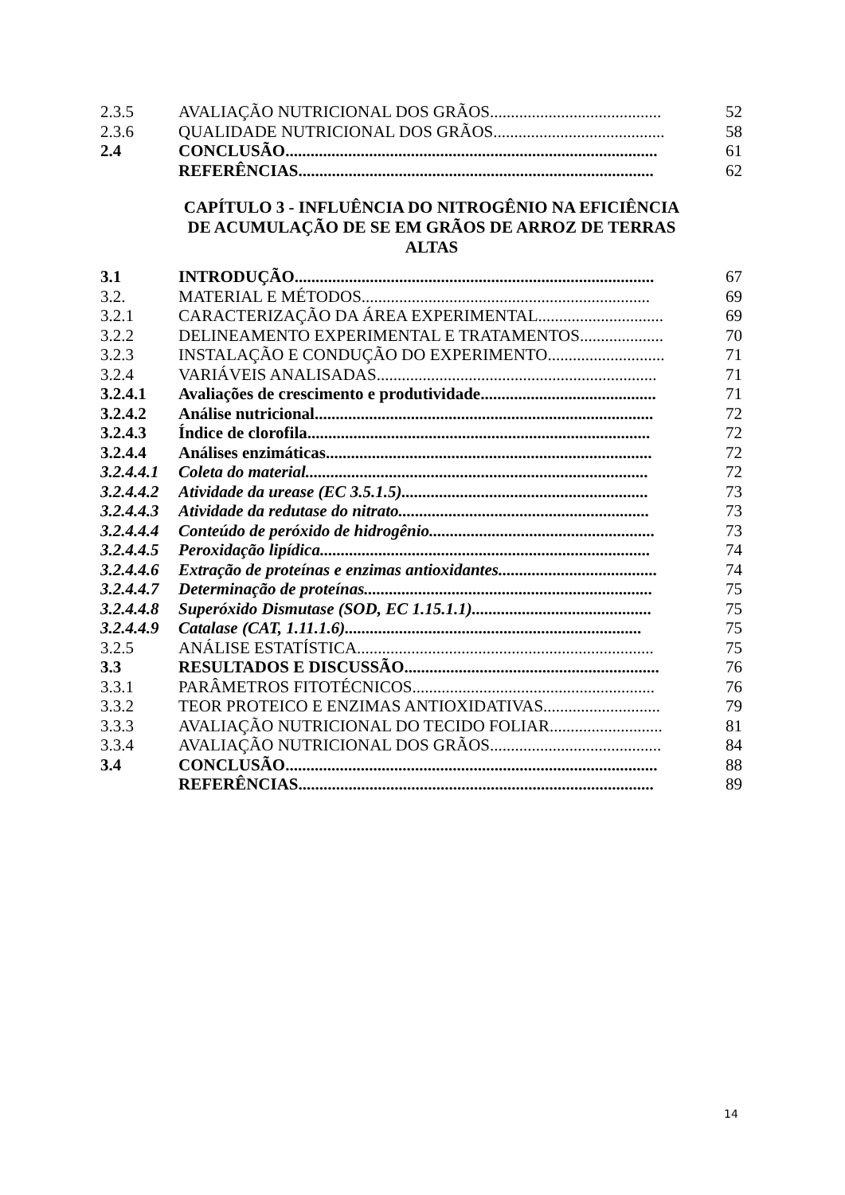| 2.3.5 | AVALIAÇÃO NUTRICIONAL DOS GRÃOS......................................... | 52 |
| 2.3.6 | QUALIDADE NUTRICIONAL DOS GRÃOS......................................... | 58 |
| 2.4 | CONCLUSÃO......................................................................................... | 61 |
| | REFERÊNCIAS..................................................................................... | 62 |
CAPÍTULO 3 - INFLUÊNCIA DO NITROGÊNIO NA EFICIÊNCIA DE ACUMULAÇÃO DE SE EM GRÃOS DE ARROZ DE TERRAS ALTAS
| 3.1 | INTRODUÇÃO...................................................................................... | 67 |
| 3.2. | MATERIAL E MÉTODOS..................................................................... | 69 |
| 3.2.1 | CARACTERIZAÇÃO DA ÁREA EXPERIMENTAL.............................. | 69 |
| 3.2.2 | DELINEAMENTO EXPERIMENTAL E TRATAMENTOS.................... | 70 |
| 3.2.3 | INSTALAÇÃO E CONDUÇÃO DO EXPERIMENTO............................ | 71 |
| 3.2.4 | VARIÁVEIS ANALISADAS................................................................... | 71 |
| 3.2.4.1 | Avaliações de crescimento e produtividade.......................................... | 71 |
| 3.2.4.2 | Análise nutricional................................................................................. | 72 |
| 3.2.4.3 | Índice de clorofila.................................................................................. | 72 |
| 3.2.4.4 | Análises enzimáticas.............................................................................. | 72 |
| 3.2.4.4.1 | Coleta do material.................................................................................. | 72 |
| 3.2.4.4.2 | Atividade da urease (EC 3.5.1.5)........................................................... | 73 |
| 3.2.4.4.3 | Atividade da redutase do nitrato............................................................ | 73 |
| 3.2.4.4.4 | Conteúdo de peróxido de hidrogênio...................................................... | 73 |
| 3.2.4.4.5 | Peroxidação lipídica............................................................................... | 74 |
| 3.2.4.4.6 | Extração de proteínas e enzimas antioxidantes...................................... | 74 |
| 3.2.4.4.7 | Determinação de proteínas..................................................................... | 75 |
| 3.2.4.4.8 | Superóxido Dismutase (SOD, EC 1.15.1.1)........................................... | 75 |
| 3.2.4.4.9 | Catalase (CAT, 1.11.1.6)....................................................................... | 75 |
| 3.2.5 | ANÁLISE ESTATÍSTICA....................................................................... | 75 |
| 3.3 | RESULTADOS E DISCUSSÃO............................................................. | 76 |
| 3.3.1 | PARÂMETROS FITOTÉCNICOS.......................................................... | 76 |
| 3.3.2 | TEOR PROTEICO E ENZIMAS ANTIOXIDATIVAS............................ | 79 |
| 3.3.3 | AVALIAÇÃO NUTRICIONAL DO TECIDO FOLIAR........................... | 81 |
| 3.3.4 | AVALIAÇÃO NUTRICIONAL DOS GRÃOS......................................... | 84 |
| 3.4 | CONCLUSÃO......................................................................................... | 88 |
| | REFERÊNCIAS..................................................................................... | 89 |
14